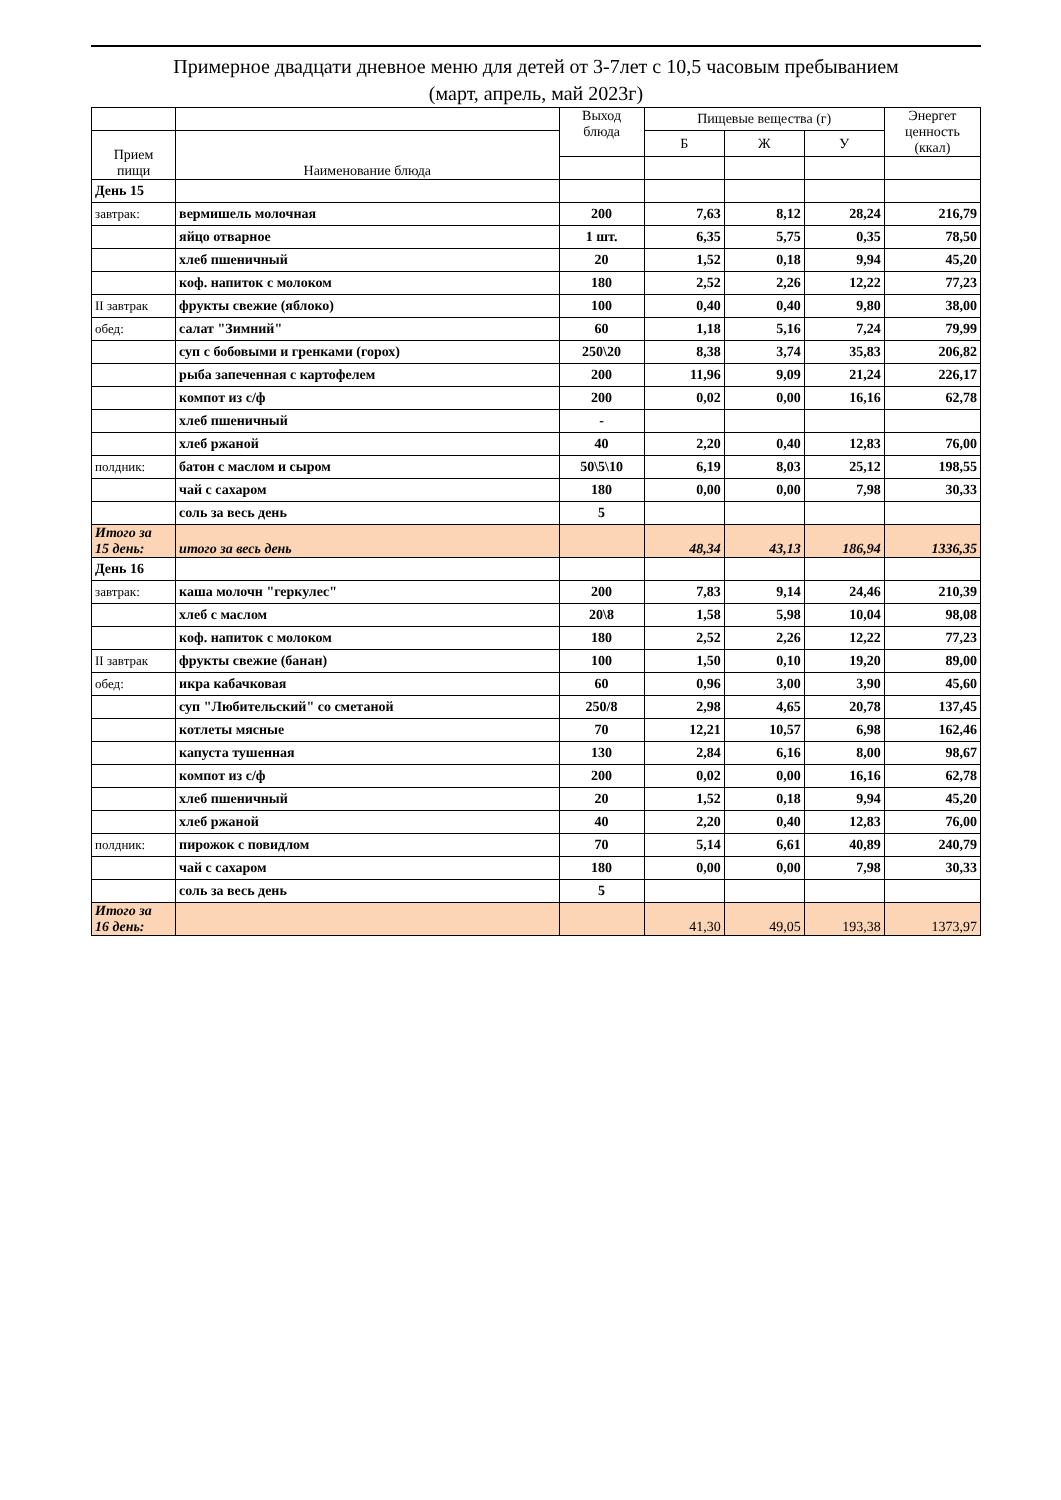Примерное двадцати дневное меню для детей от 3-7лет с 10,5 часовым пребыванием
(март, апрель, май 2023г)
| | | Выход блюда | Пищевые вещества (г) | | | Энергет ценность (ккал) |
| --- | --- | --- | --- | --- | --- | --- |
| Прием пищи | Наименование блюда | | Б | Ж | У | |
| День 15 | | | | | | |
| завтрак: | вермишель молочная | 200 | 7,63 | 8,12 | 28,24 | 216,79 |
| | яйцо отварное | 1 шт. | 6,35 | 5,75 | 0,35 | 78,50 |
| | хлеб пшеничный | 20 | 1,52 | 0,18 | 9,94 | 45,20 |
| | коф. напиток с молоком | 180 | 2,52 | 2,26 | 12,22 | 77,23 |
| II завтрак | фрукты свежие (яблоко) | 100 | 0,40 | 0,40 | 9,80 | 38,00 |
| обед: | салат "Зимний" | 60 | 1,18 | 5,16 | 7,24 | 79,99 |
| | суп с бобовыми и гренками (горох) | 250\20 | 8,38 | 3,74 | 35,83 | 206,82 |
| | рыба запеченная с картофелем | 200 | 11,96 | 9,09 | 21,24 | 226,17 |
| | компот из с/ф | 200 | 0,02 | 0,00 | 16,16 | 62,78 |
| | хлеб пшеничный | - | | | | |
| | хлеб ржаной | 40 | 2,20 | 0,40 | 12,83 | 76,00 |
| полдник: | батон с маслом и сыром | 50\5\10 | 6,19 | 8,03 | 25,12 | 198,55 |
| | чай с сахаром | 180 | 0,00 | 0,00 | 7,98 | 30,33 |
| | соль за весь день | 5 | | | | |
| Итого за 15 день: | итого за весь день | | 48,34 | 43,13 | 186,94 | 1336,35 |
| День 16 | | | | | | |
| завтрак: | каша молочн "геркулес" | 200 | 7,83 | 9,14 | 24,46 | 210,39 |
| | хлеб с маслом | 20\8 | 1,58 | 5,98 | 10,04 | 98,08 |
| | коф. напиток с молоком | 180 | 2,52 | 2,26 | 12,22 | 77,23 |
| II завтрак | фрукты свежие (банан) | 100 | 1,50 | 0,10 | 19,20 | 89,00 |
| обед: | икра кабачковая | 60 | 0,96 | 3,00 | 3,90 | 45,60 |
| | суп "Любительский" со сметаной | 250/8 | 2,98 | 4,65 | 20,78 | 137,45 |
| | котлеты мясные | 70 | 12,21 | 10,57 | 6,98 | 162,46 |
| | капуста тушенная | 130 | 2,84 | 6,16 | 8,00 | 98,67 |
| | компот из с/ф | 200 | 0,02 | 0,00 | 16,16 | 62,78 |
| | хлеб пшеничный | 20 | 1,52 | 0,18 | 9,94 | 45,20 |
| | хлеб ржаной | 40 | 2,20 | 0,40 | 12,83 | 76,00 |
| полдник: | пирожок с повидлом | 70 | 5,14 | 6,61 | 40,89 | 240,79 |
| | чай с сахаром | 180 | 0,00 | 0,00 | 7,98 | 30,33 |
| | соль за весь день | 5 | | | | |
| Итого за 16 день: | | | 41,30 | 49,05 | 193,38 | 1373,97 |